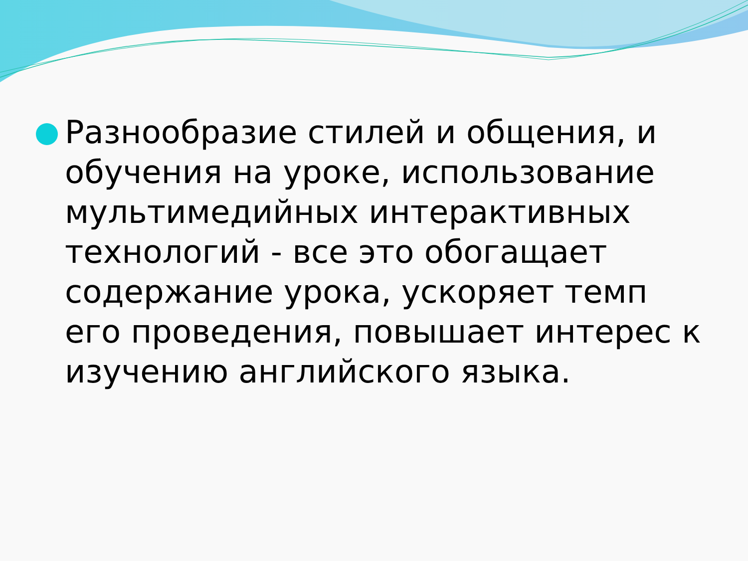Разнообразие стилей и общения, и обучения на уроке, использование мультимедийных интерактивных технологий - все это обогащает содержание урока, ускоряет темп его проведения, повышает интерес к изучению английского языка.